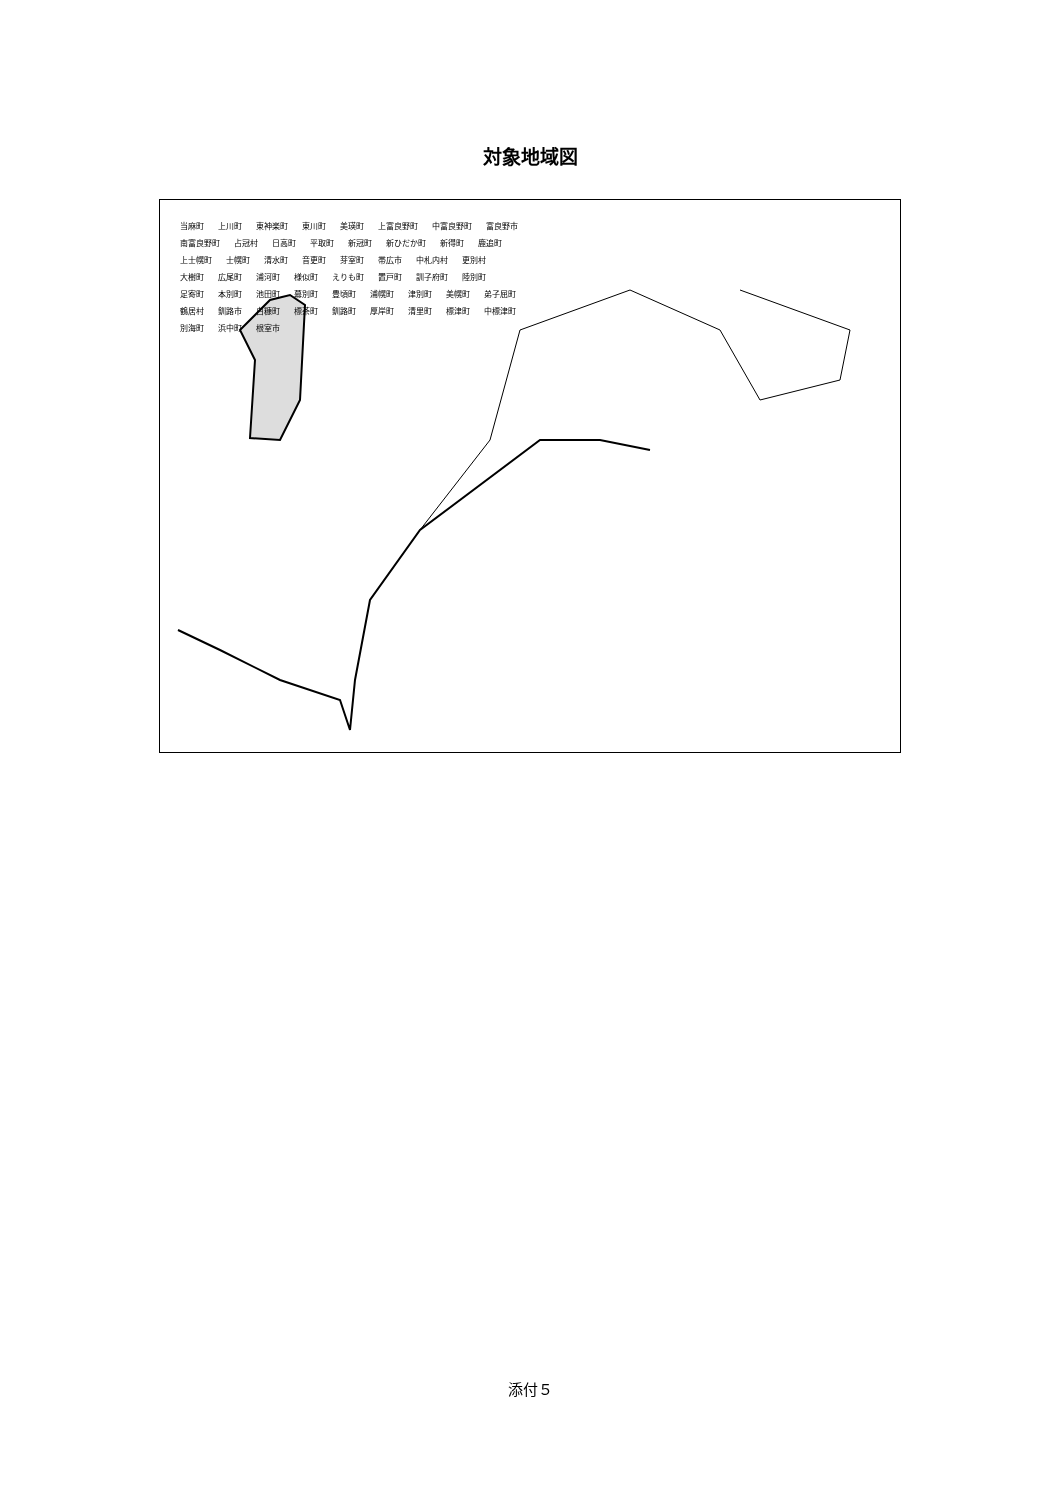対象地域図
当麻町 上川町 東神楽町 東川町 美瑛町 上富良野町 中富良野町 富良野市 南富良野町 占冠村 日高町 平取町 新冠町 新ひだか町 新得町 鹿追町 上士幌町 士幌町 清水町 音更町 芽室町 帯広市 中札内村 更別村 大樹町 広尾町 浦河町 様似町 えりも町 置戸町 訓子府町 陸別町 足寄町 本別町 池田町 幕別町 豊頃町 浦幌町 津別町 美幌町 弟子屈町 鶴居村 釧路市 白糠町 標茶町 釧路町 厚岸町 清里町 標津町 中標津町 別海町 浜中町 根室市
添付５